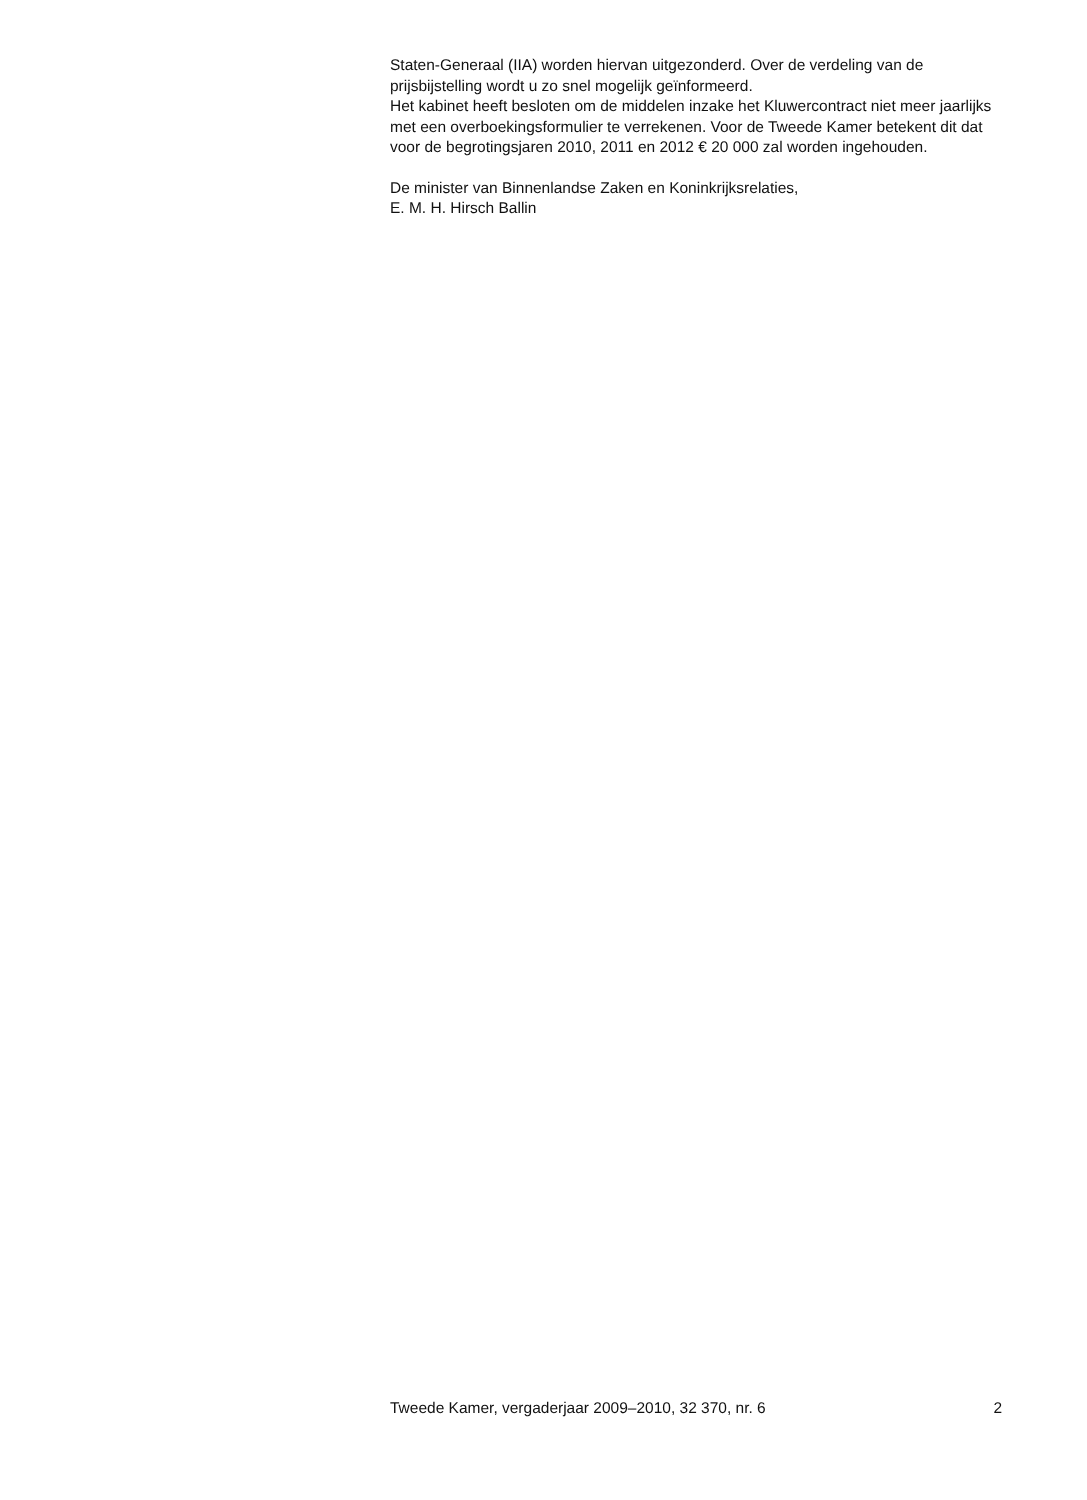Staten-Generaal (IIA) worden hiervan uitgezonderd. Over de verdeling van de prijsbijstelling wordt u zo snel mogelijk geïnformeerd.
Het kabinet heeft besloten om de middelen inzake het Kluwercontract niet meer jaarlijks met een overboekingsformulier te verrekenen. Voor de Tweede Kamer betekent dit dat voor de begrotingsjaren 2010, 2011 en 2012 € 20 000 zal worden ingehouden.
De minister van Binnenlandse Zaken en Koninkrijksrelaties,
E. M. H. Hirsch Ballin
Tweede Kamer, vergaderjaar 2009–2010, 32 370, nr. 6 2